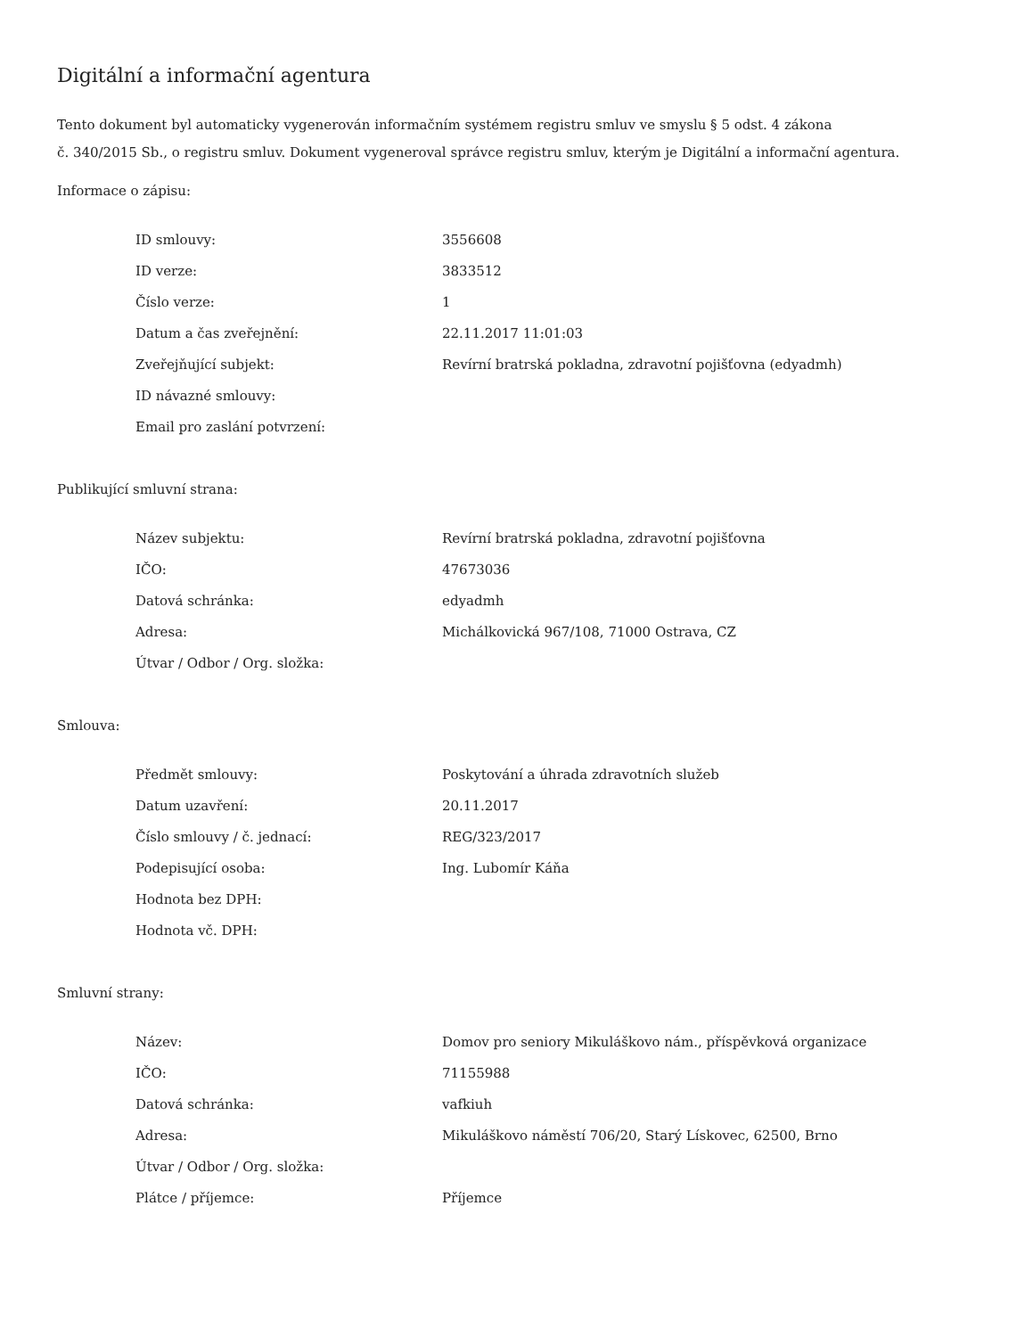Digitální a informační agentura
Tento dokument byl automaticky vygenerován informačním systémem registru smluv ve smyslu § 5 odst. 4 zákona
č. 340/2015 Sb., o registru smluv. Dokument vygeneroval správce registru smluv, kterým je Digitální a informační agentura.
Informace o zápisu:
| ID smlouvy: | 3556608 |
| ID verze: | 3833512 |
| Číslo verze: | 1 |
| Datum a čas zveřejnění: | 22.11.2017 11:01:03 |
| Zveřejňující subjekt: | Revírní bratrská pokladna, zdravotní pojišťovna (edyadmh) |
| ID návazné smlouvy: | |
| Email pro zaslání potvrzení: | |
Publikující smluvní strana:
| Název subjektu: | Revírní bratrská pokladna, zdravotní pojišťovna |
| IČO: | 47673036 |
| Datová schránka: | edyadmh |
| Adresa: | Michálkovická 967/108, 71000 Ostrava, CZ |
| Útvar / Odbor / Org. složka: | |
Smlouva:
| Předmět smlouvy: | Poskytování a úhrada zdravotních služeb |
| Datum uzavření: | 20.11.2017 |
| Číslo smlouvy / č. jednací: | REG/323/2017 |
| Podepisující osoba: | Ing. Lubomír Káňa |
| Hodnota bez DPH: | |
| Hodnota vč. DPH: | |
Smluvní strany:
| Název: | Domov pro seniory Mikuláškovo nám., příspěvková organizace |
| IČO: | 71155988 |
| Datová schránka: | vafkiuh |
| Adresa: | Mikuláškovo náměstí 706/20, Starý Lískovec, 62500, Brno |
| Útvar / Odbor / Org. složka: | |
| Plátce / příjemce: | Příjemce |